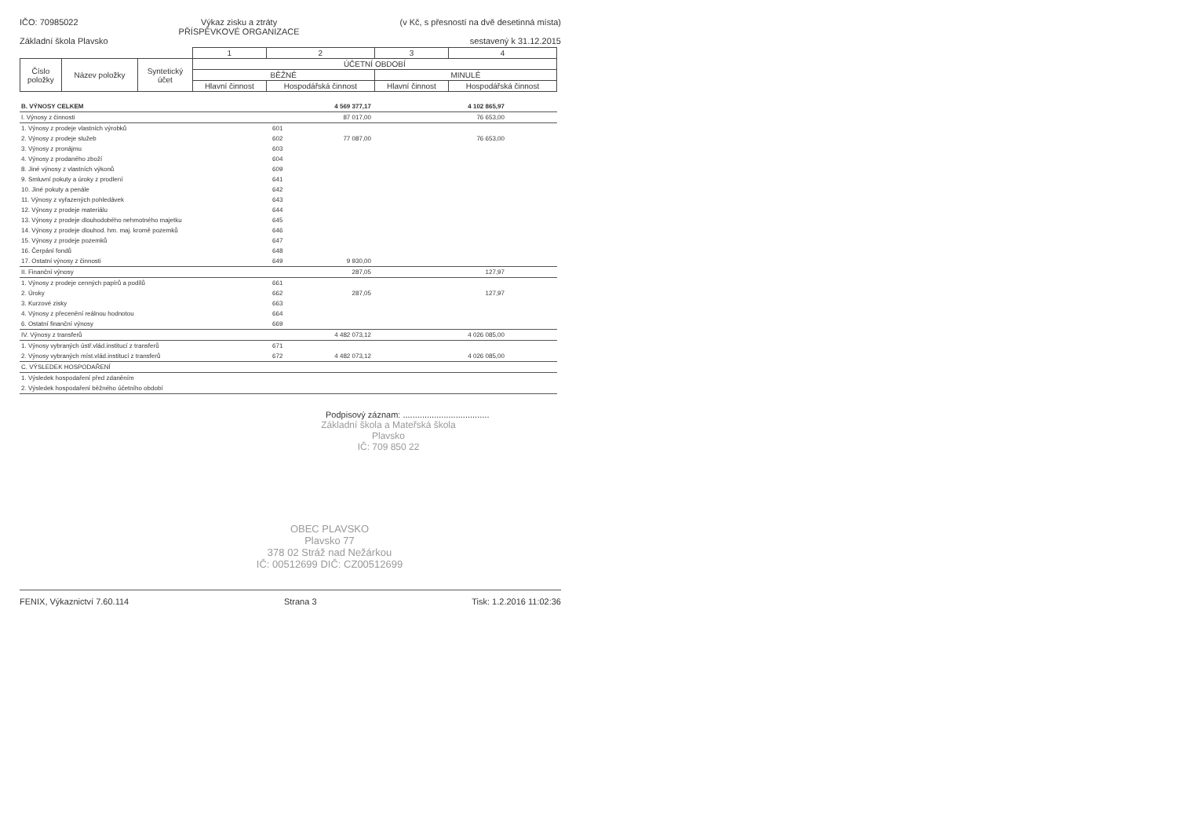IČO: 70985022 Výkaz zisku a ztráty
PŘÍSPĚVKOVÉ ORGANIZACE (v Kč, s přesností na dvě desetinná místa)
Základní škola Plavsko sestavený k 31.12.2015
| | | | 1 | 2 | 3 | 4 |
| Číslo položky | Název položky | Syntetický účet | ÚČETNÍ OBDOBÍ | | | |
| | | | BĚŽNÉ | | MINULÉ | |
| | | | Hlavní činnost | Hospodářská činnost | Hlavní činnost | Hospodářská činnost |
| B. VÝNOSY CELKEM | | 4 569 377,17 | | 4 102 865,97 | |
| I. Výnosy z činnosti | | 87 017,00 | | 76 653,00 | |
| 1. Výnosy z prodeje vlastních výrobků | 601 | | | | |
| 2. Výnosy z prodeje služeb | 602 | 77 087,00 | | 76 653,00 | |
| 3. Výnosy z pronájmu | 603 | | | | |
| 4. Výnosy z prodaného zboží | 604 | | | | |
| 8. Jiné výnosy z vlastních výkonů | 609 | | | | |
| 9. Smluvní pokuty a úroky z prodlení | 641 | | | | |
| 10. Jiné pokuty a penále | 642 | | | | |
| 11. Výnosy z vyřazených pohledávek | 643 | | | | |
| 12. Výnosy z prodeje materiálu | 644 | | | | |
| 13. Výnosy z prodeje dlouhodobého nehmotného majetku | 645 | | | | |
| 14. Výnosy z prodeje dlouhod. hm. maj. kromě pozemků | 646 | | | | |
| 15. Výnosy z prodeje pozemků | 647 | | | | |
| 16. Čerpání fondů | 648 | | | | |
| 17. Ostatní výnosy z činnosti | 649 | 9 930,00 | | | |
| II. Finanční výnosy | | 287,05 | | 127,97 | |
| 1. Výnosy z prodeje cenných papírů a podílů | 661 | | | | |
| 2. Úroky | 662 | 287,05 | | 127,97 | |
| 3. Kurzové zisky | 663 | | | | |
| 4. Výnosy z přecenění reálnou hodnotou | 664 | | | | |
| 6. Ostatní finanční výnosy | 669 | | | | |
| IV. Výnosy z transferů | | 4 482 073,12 | | 4 026 085,00 | |
| 1. Výnosy vybraných ústř.vlád.institucí z transferů | 671 | | | | |
| 2. Výnosy vybraných míst.vlád.institucí z transferů | 672 | 4 482 073,12 | | 4 026 085,00 | |
| C. VÝSLEDEK HOSPODAŘENÍ | | | | | |
| 1. Výsledek hospodaření před zdaněním | | | | | |
| 2. Výsledek hospodaření běžného účetního období | | | | | |
Podpisový záznam: ....................................
Základní škola a Mateřská škola
Plavsko
IČ: 709 850 22
OBEC PLAVSKO
Plavsko 77
378 02 Stráž nad Nežárkou
IČ: 00512699 DIČ: CZ00512699
FENIX, Výkaznictví 7.60.114 Strana 3 Tisk: 1.2.2016 11:02:36